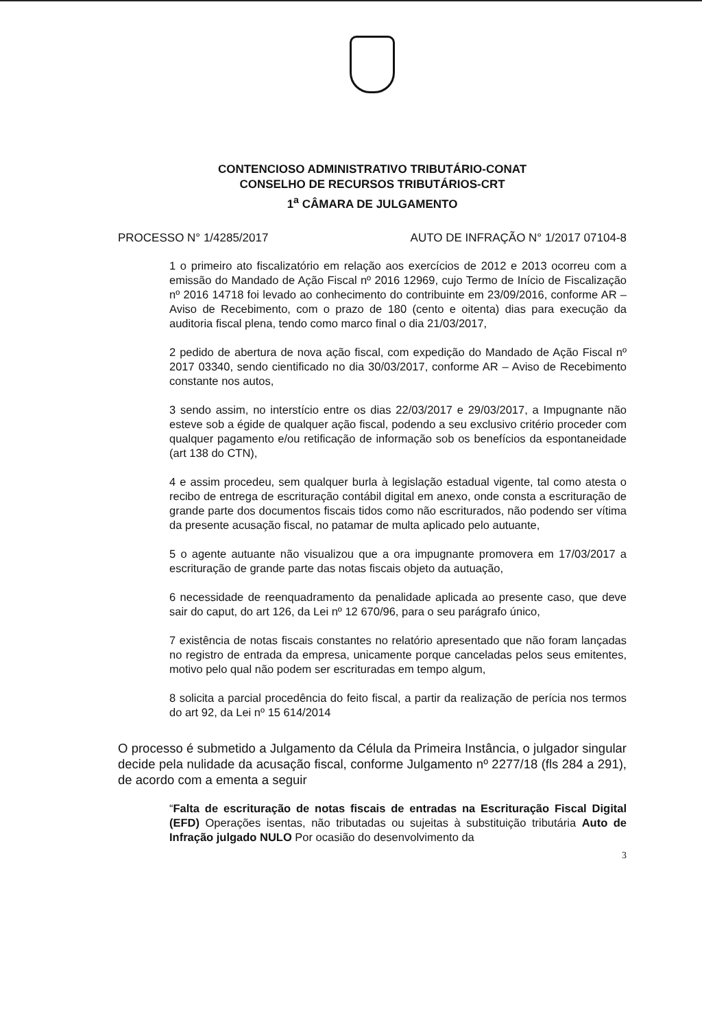CONTENCIOSO ADMINISTRATIVO TRIBUTÁRIO-CONAT
CONSELHO DE RECURSOS TRIBUTÁRIOS-CRT
1<sup>a</sup> CÂMARA DE JULGAMENTO
PROCESSO N° 1/4285/2017 AUTO DE INFRAÇÃO N° 1/2017 07104-8
1 o primeiro ato fiscalizatório em relação aos exercícios de 2012 e 2013 ocorreu com a emissão do Mandado de Ação Fiscal nº 2016 12969, cujo Termo de Início de Fiscalização nº 2016 14718 foi levado ao conhecimento do contribuinte em 23/09/2016, conforme AR – Aviso de Recebimento, com o prazo de 180 (cento e oitenta) dias para execução da auditoria fiscal plena, tendo como marco final o dia 21/03/2017,
2 pedido de abertura de nova ação fiscal, com expedição do Mandado de Ação Fiscal nº 2017 03340, sendo cientificado no dia 30/03/2017, conforme AR – Aviso de Recebimento constante nos autos,
3 sendo assim, no interstício entre os dias 22/03/2017 e 29/03/2017, a Impugnante não esteve sob a égide de qualquer ação fiscal, podendo a seu exclusivo critério proceder com qualquer pagamento e/ou retificação de informação sob os benefícios da espontaneidade (art 138 do CTN),
4 e assim procedeu, sem qualquer burla à legislação estadual vigente, tal como atesta o recibo de entrega de escrituração contábil digital em anexo, onde consta a escrituração de grande parte dos documentos fiscais tidos como não escriturados, não podendo ser vítima da presente acusação fiscal, no patamar de multa aplicado pelo autuante,
5 o agente autuante não visualizou que a ora impugnante promovera em 17/03/2017 a escrituração de grande parte das notas fiscais objeto da autuação,
6 necessidade de reenquadramento da penalidade aplicada ao presente caso, que deve sair do caput, do art 126, da Lei nº 12 670/96, para o seu parágrafo único,
7 existência de notas fiscais constantes no relatório apresentado que não foram lançadas no registro de entrada da empresa, unicamente porque canceladas pelos seus emitentes, motivo pelo qual não podem ser escrituradas em tempo algum,
8 solicita a parcial procedência do feito fiscal, a partir da realização de perícia nos termos do art 92, da Lei nº 15 614/2014
O processo é submetido a Julgamento da Célula da Primeira Instância, o julgador singular decide pela nulidade da acusação fiscal, conforme Julgamento nº 2277/18 (fls 284 a 291), de acordo com a ementa a seguir
“Falta de escrituração de notas fiscais de entradas na Escrituração Fiscal Digital (EFD) Operações isentas, não tributadas ou sujeitas à substituição tributária Auto de Infração julgado NULO Por ocasião do desenvolvimento da
3